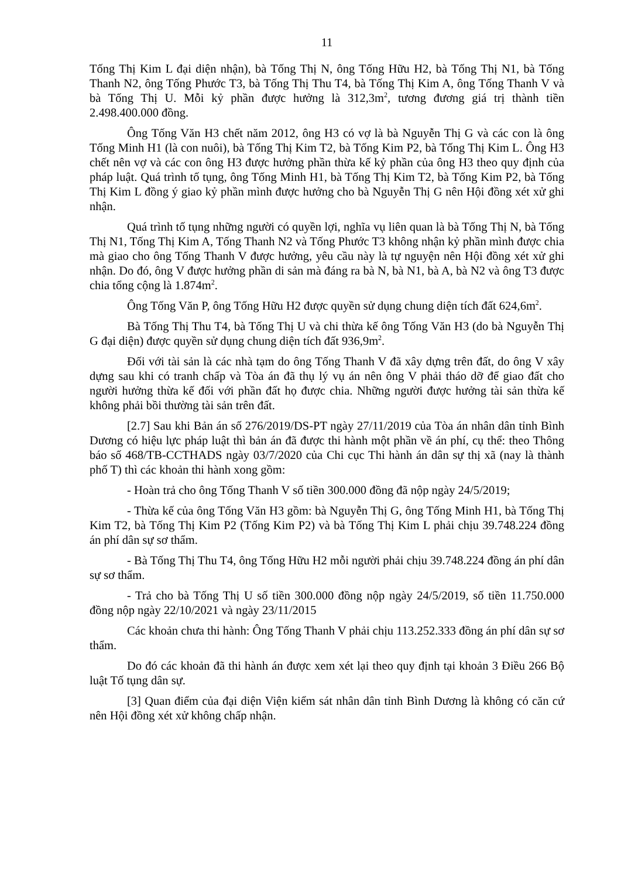11
Tống Thị Kim L đại diện nhận), bà Tống Thị N, ông Tống Hữu H2, bà Tống Thị N1, bà Tống Thanh N2, ông Tống Phước T3, bà Tống Thị Thu T4, bà Tống Thị Kim A, ông Tống Thanh V và bà Tống Thị U. Mỗi kỷ phần được hưởng là 312,3m<sup>2</sup>, tương đương giá trị thành tiền 2.498.400.000 đồng.
Ông Tống Văn H3 chết năm 2012, ông H3 có vợ là bà Nguyễn Thị G và các con là ông Tống Minh H1 (là con nuôi), bà Tống Thị Kim T2, bà Tống Kim P2, bà Tống Thị Kim L. Ông H3 chết nên vợ và các con ông H3 được hưởng phần thừa kế kỷ phần của ông H3 theo quy định của pháp luật. Quá trình tố tụng, ông Tống Minh H1, bà Tống Thị Kim T2, bà Tống Kim P2, bà Tống Thị Kim L đồng ý giao kỷ phần mình được hưởng cho bà Nguyễn Thị G nên Hội đồng xét xử ghi nhận.
Quá trình tố tụng những người có quyền lợi, nghĩa vụ liên quan là bà Tống Thị N, bà Tống Thị N1, Tống Thị Kim A, Tống Thanh N2 và Tống Phước T3 không nhận kỷ phần mình được chia mà giao cho ông Tống Thanh V được hưởng, yêu cầu này là tự nguyện nên Hội đồng xét xử ghi nhận. Do đó, ông V được hưởng phần di sản mà đáng ra bà N, bà N1, bà A, bà N2 và ông T3 được chia tổng cộng là 1.874m<sup>2</sup>.
Ông Tống Văn P, ông Tống Hữu H2 được quyền sử dụng chung diện tích đất 624,6m<sup>2</sup>.
Bà Tống Thị Thu T4, bà Tống Thị U và chi thừa kế ông Tống Văn H3 (do bà Nguyễn Thị G đại diện) được quyền sử dụng chung diện tích đất 936,9m<sup>2</sup>.
Đối với tài sản là các nhà tạm do ông Tống Thanh V đã xây dựng trên đất, do ông V xây dựng sau khi có tranh chấp và Tòa án đã thụ lý vụ án nên ông V phải tháo dỡ để giao đất cho người hưởng thừa kế đối với phần đất họ được chia. Những người được hưởng tài sản thừa kế không phải bồi thường tài sản trên đất.
[2.7] Sau khi Bản án số 276/2019/DS-PT ngày 27/11/2019 của Tòa án nhân dân tỉnh Bình Dương có hiệu lực pháp luật thì bản án đã được thi hành một phần về án phí, cụ thể: theo Thông báo số 468/TB-CCTHADS ngày 03/7/2020 của Chi cục Thi hành án dân sự thị xã (nay là thành phố T) thì các khoản thi hành xong gồm:
- Hoàn trả cho ông Tống Thanh V số tiền 300.000 đồng đã nộp ngày 24/5/2019;
- Thừa kế của ông Tống Văn H3 gồm: bà Nguyễn Thị G, ông Tống Minh H1, bà Tống Thị Kim T2, bà Tống Thị Kim P2 (Tống Kim P2) và bà Tống Thị Kim L phải chịu 39.748.224 đồng án phí dân sự sơ thẩm.
- Bà Tống Thị Thu T4, ông Tống Hữu H2 mỗi người phải chịu 39.748.224 đồng án phí dân sự sơ thẩm.
- Trả cho bà Tống Thị U số tiền 300.000 đồng nộp ngày 24/5/2019, số tiền 11.750.000 đồng nộp ngày 22/10/2021 và ngày 23/11/2015
Các khoản chưa thi hành: Ông Tống Thanh V phải chịu 113.252.333 đồng án phí dân sự sơ thẩm.
Do đó các khoản đã thi hành án được xem xét lại theo quy định tại khoản 3 Điều 266 Bộ luật Tố tụng dân sự.
[3] Quan điểm của đại diện Viện kiểm sát nhân dân tỉnh Bình Dương là không có căn cứ nên Hội đồng xét xử không chấp nhận.